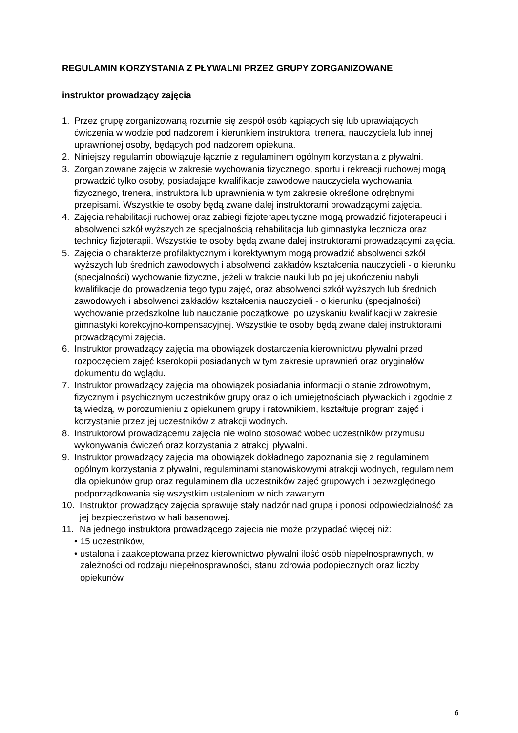REGULAMIN KORZYSTANIA Z PŁYWALNI PRZEZ GRUPY ZORGANIZOWANE
instruktor prowadzący zajęcia
1. Przez grupę zorganizowaną rozumie się zespół osób kąpiących się lub uprawiających ćwiczenia w wodzie pod nadzorem i kierunkiem instruktora, trenera, nauczyciela lub innej uprawnionej osoby, będących pod nadzorem opiekuna.
2. Niniejszy regulamin obowiązuje łącznie z regulaminem ogólnym korzystania z pływalni.
3. Zorganizowane zajęcia w zakresie wychowania fizycznego, sportu i rekreacji ruchowej mogą prowadzić tylko osoby, posiadające kwalifikacje zawodowe nauczyciela wychowania fizycznego, trenera, instruktora lub uprawnienia w tym zakresie określone odrębnymi przepisami. Wszystkie te osoby będą zwane dalej instruktorami prowadzącymi zajęcia.
4. Zajęcia rehabilitacji ruchowej oraz zabiegi fizjoterapeutyczne mogą prowadzić fizjoterapeuci i absolwenci szkół wyższych ze specjalnością rehabilitacja lub gimnastyka lecznicza oraz technicy fizjoterapii. Wszystkie te osoby będą zwane dalej instruktorami prowadzącymi zajęcia.
5. Zajęcia o charakterze profilaktycznym i korektywnym mogą prowadzić absolwenci szkół wyższych lub średnich zawodowych i absolwenci zakładów kształcenia nauczycieli - o kierunku (specjalności) wychowanie fizyczne, jeżeli w trakcie nauki lub po jej ukończeniu nabyli kwalifikacje do prowadzenia tego typu zajęć, oraz absolwenci szkół wyższych lub średnich zawodowych i absolwenci zakładów kształcenia nauczycieli - o kierunku (specjalności) wychowanie przedszkolne lub nauczanie początkowe, po uzyskaniu kwalifikacji w zakresie gimnastyki korekcyjno-kompensacyjnej. Wszystkie te osoby będą zwane dalej instruktorami prowadzącymi zajęcia.
6. Instruktor prowadzący zajęcia ma obowiązek dostarczenia kierownictwu pływalni przed rozpoczęciem zajęć kserokopii posiadanych w tym zakresie uprawnień oraz oryginałów dokumentu do wglądu.
7. Instruktor prowadzący zajęcia ma obowiązek posiadania informacji o stanie zdrowotnym, fizycznym i psychicznym uczestników grupy oraz o ich umiejętnościach pływackich i zgodnie z tą wiedzą, w porozumieniu z opiekunem grupy i ratownikiem, kształtuje program zajęć i korzystanie przez jej uczestników z atrakcji wodnych.
8. Instruktorowi prowadzącemu zajęcia nie wolno stosować wobec uczestników przymusu wykonywania ćwiczeń oraz korzystania z atrakcji pływalni.
9. Instruktor prowadzący zajęcia ma obowiązek dokładnego zapoznania się z regulaminem ogólnym korzystania z pływalni, regulaminami stanowiskowymi atrakcji wodnych, regulaminem dla opiekunów grup oraz regulaminem dla uczestników zajęć grupowych i bezwzględnego podporządkowania się wszystkim ustaleniom w nich zawartym.
10. Instruktor prowadzący zajęcia sprawuje stały nadzór nad grupą i ponosi odpowiedzialność za jej bezpieczeństwo w hali basenowej.
11. Na jednego instruktora prowadzącego zajęcia nie może przypadać więcej niż:
• 15 uczestników,
• ustalona i zaakceptowana przez kierownictwo pływalni ilość osób niepełnosprawnych, w zależności od rodzaju niepełnosprawności, stanu zdrowia podopiecznych oraz liczby opiekunów
6